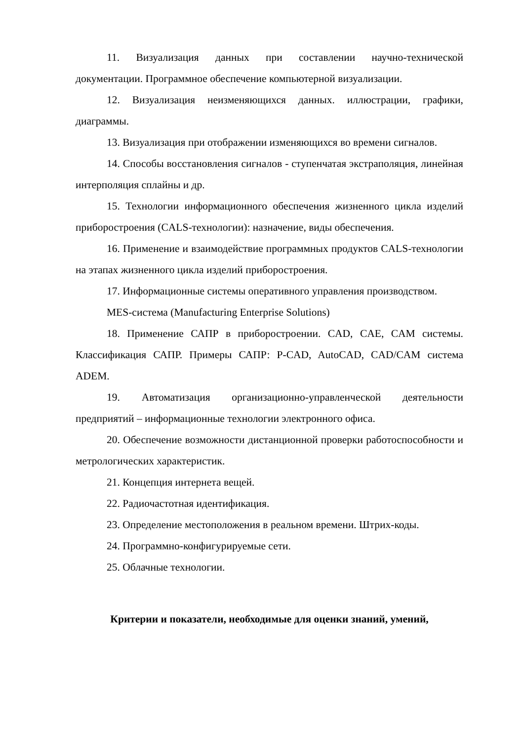11. Визуализация данных при составлении научно-технической документации. Программное обеспечение компьютерной визуализации.
12. Визуализация неизменяющихся данных. иллюстрации, графики, диаграммы.
13. Визуализация при отображении изменяющихся во времени сигналов.
14. Способы восстановления сигналов - ступенчатая экстраполяция, линейная интерполяция сплайны и др.
15. Технологии информационного обеспечения жизненного цикла изделий приборостроения (CALS-технологии): назначение, виды обеспечения.
16. Применение и взаимодействие программных продуктов CALS-технологии на этапах жизненного цикла изделий приборостроения.
17. Информационные системы оперативного управления производством.
MES-система (Manufacturing Enterprise Solutions)
18. Применение САПР в приборостроении. CAD, CAE, CAM системы. Классификация САПР. Примеры САПР: P-CAD, AutoCAD, CAD/CAM система ADEM.
19. Автоматизация организационно-управленческой деятельности предприятий – информационные технологии электронного офиса.
20. Обеспечение возможности дистанционной проверки работоспособности и метрологических характеристик.
21. Концепция интернета вещей.
22. Радиочастотная идентификация.
23. Определение местоположения в реальном времени. Штрих-коды.
24. Программно-конфигурируемые сети.
25. Облачные технологии.
Критерии и показатели, необходимые для оценки знаний, умений,